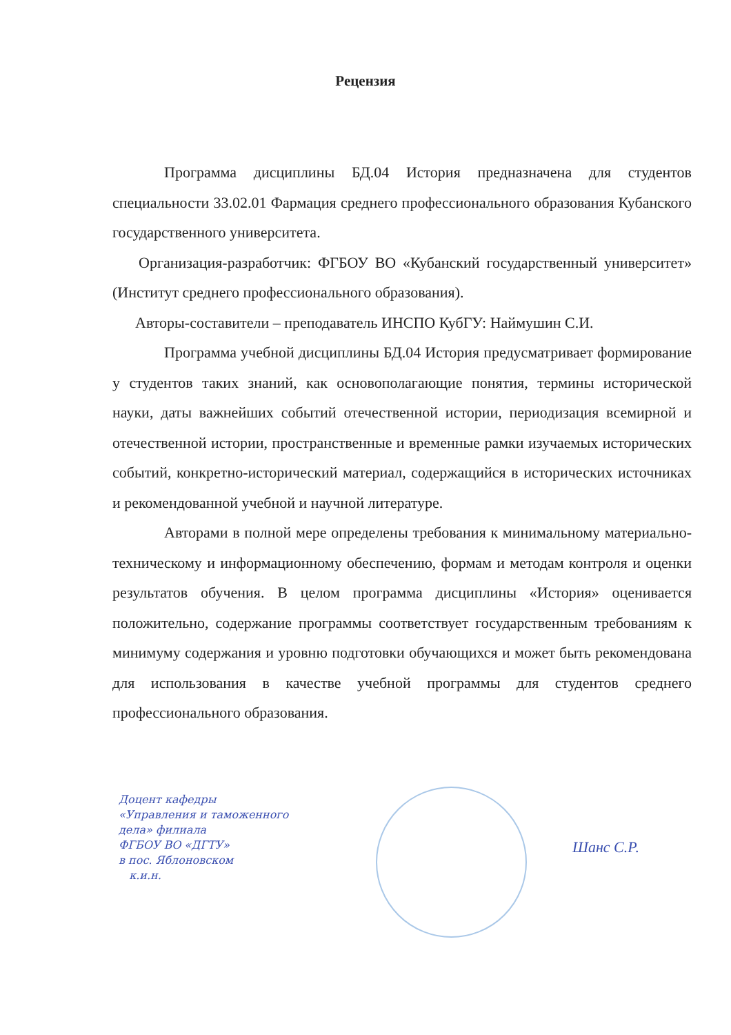Рецензия
Программа дисциплины БД.04 История предназначена для студентов специальности 33.02.01 Фармация среднего профессионального образования Кубанского государственного университета.
Организация-разработчик: ФГБОУ ВО «Кубанский государственный университет» (Институт среднего профессионального образования).
Авторы-составители – преподаватель ИНСПО КубГУ: Наймушин С.И.
Программа учебной дисциплины БД.04 История предусматривает формирование у студентов таких знаний, как основополагающие понятия, термины исторической науки, даты важнейших событий отечественной истории, периодизация всемирной и отечественной истории, пространственные и временные рамки изучаемых исторических событий, конкретно-исторический материал, содержащийся в исторических источниках и рекомендованной учебной и научной литературе.
Авторами в полной мере определены требования к минимальному материально-техническому и информационному обеспечению, формам и методам контроля и оценки результатов обучения. В целом программа дисциплины «История» оценивается положительно, содержание программы соответствует государственным требованиям к минимуму содержания и уровню подготовки обучающихся и может быть рекомендована для использования в качестве учебной программы для студентов среднего профессионального образования.
Доцент кафедры
«Управления и таможенного
дела» филиала
ФГБОУ ВО «ДГТУ»
в пос. Яблоновском
к.и.н.
Шанс С.Р.